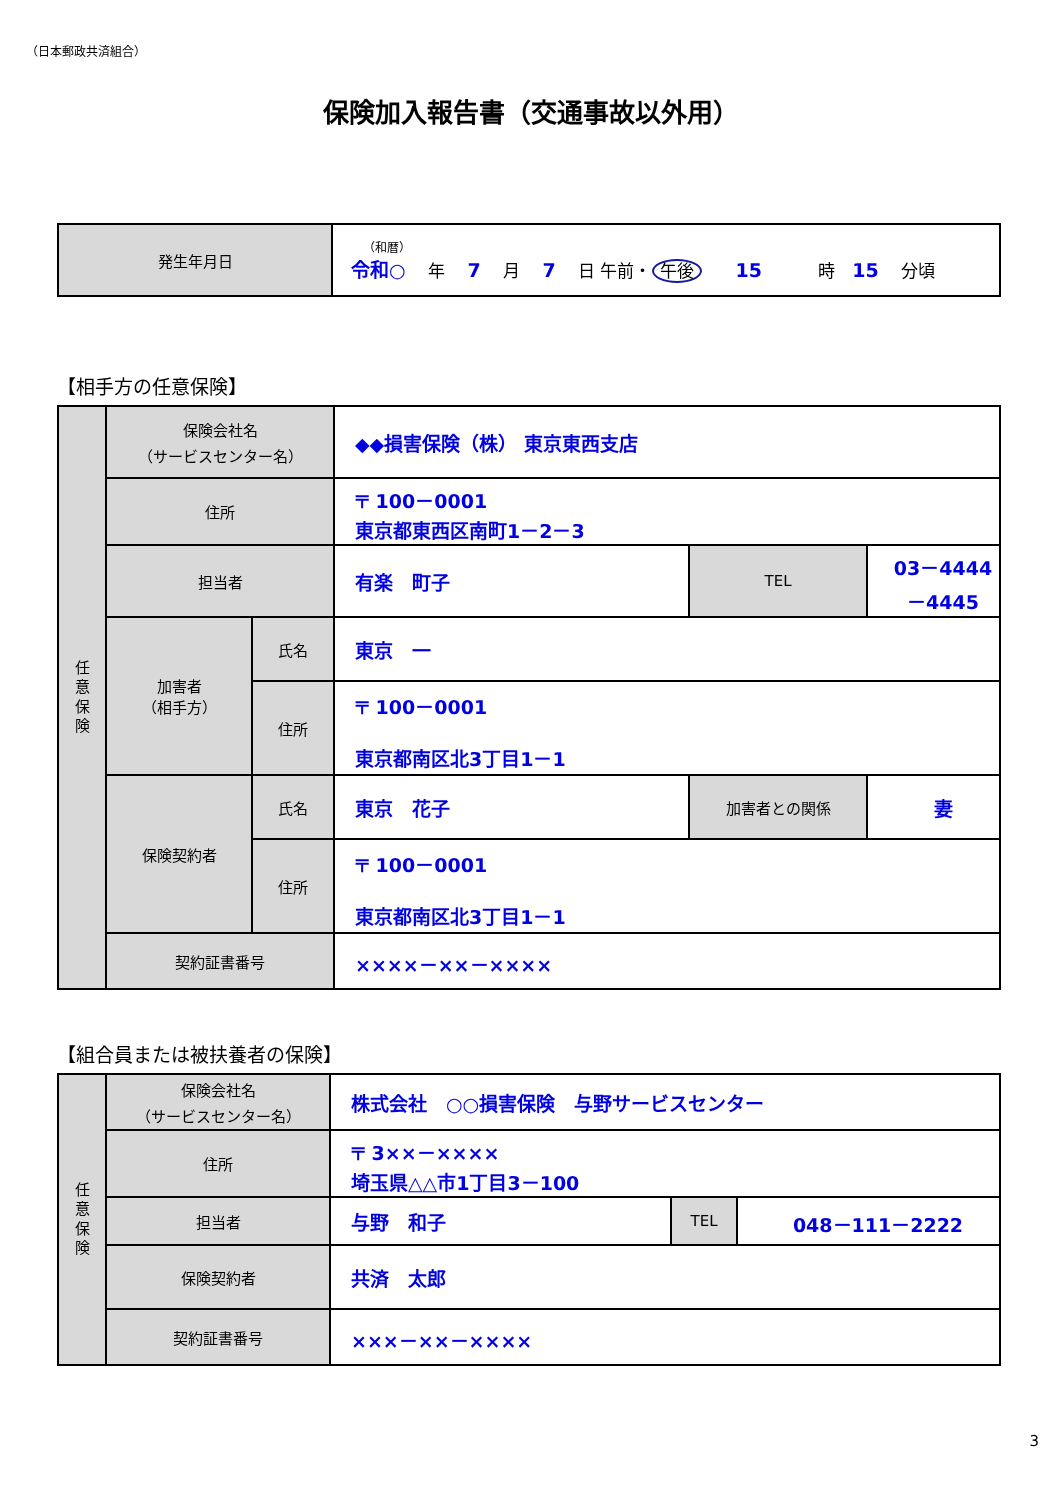（日本郵政共済組合）
保険加入報告書（交通事故以外用）
| 発生年月日 | （和暦） 令和○ 年 7 月 7 日 午前・ 午後 15 時 15 分頃 |
【相手方の任意保険】
| 任 意 保 険 | 保険会社名 （サービスセンター名） | | ◆◆損害保険（株） 東京東西支店 | | |
| | 住所 | | 〒 100－0001 東京都東西区南町1－2－3 | | |
| | 担当者 | | 有楽 町子 | TEL | 03－4444－4445 |
| | 加害者 （相手方） | 氏名 | 東京 一 | | |
| | | 住所 | 〒 100－0001 東京都南区北3丁目1－1 | | |
| | 保険契約者 | 氏名 | 東京 花子 | 加害者との関係 | 妻 |
| | | 住所 | 〒 100－0001 東京都南区北3丁目1－1 | | |
| | 契約証書番号 | | ××××－××－×××× | | |
【組合員または被扶養者の保険】
| 任 意 保 険 | 保険会社名 （サービスセンター名） | 株式会社 ○○損害保険 与野サービスセンター | | |
| | 住所 | 〒 3××－×××× 埼玉県△△市1丁目3－100 | | |
| | 担当者 | 与野 和子 | TEL | 048－111－2222 |
| | 保険契約者 | 共済 太郎 | | |
| | 契約証書番号 | ×××－××－×××× | | |
3